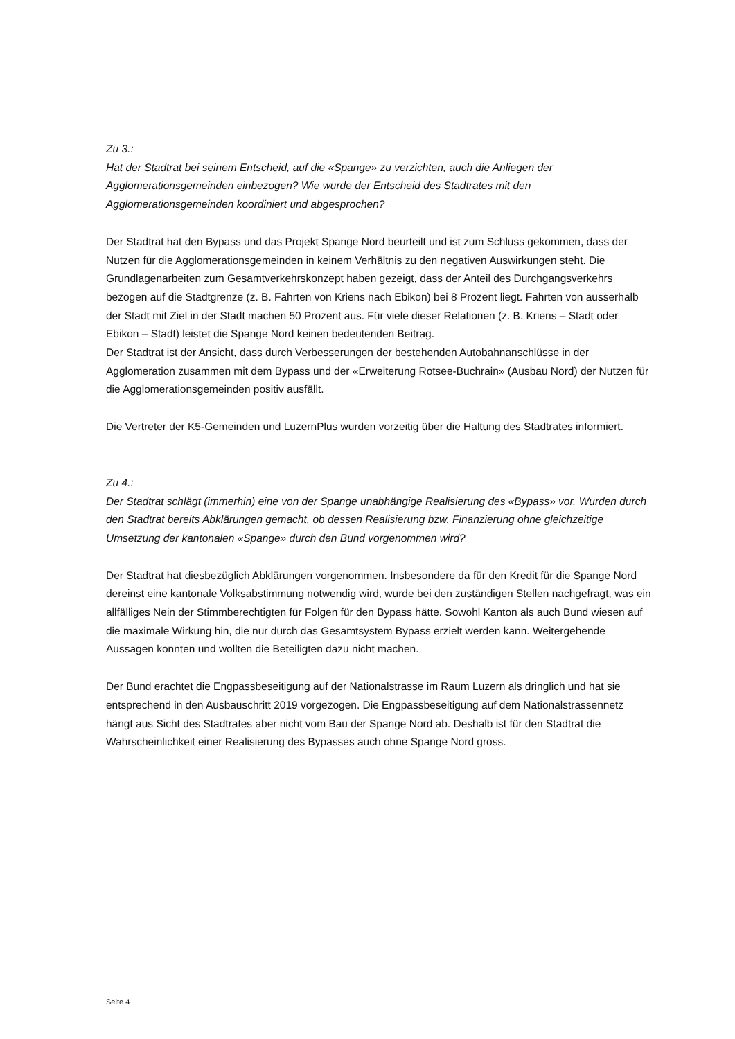Zu 3.:
Hat der Stadtrat bei seinem Entscheid, auf die «Spange» zu verzichten, auch die Anliegen der Agglomerationsgemeinden einbezogen? Wie wurde der Entscheid des Stadtrates mit den Agglomerationsgemeinden koordiniert und abgesprochen?
Der Stadtrat hat den Bypass und das Projekt Spange Nord beurteilt und ist zum Schluss gekommen, dass der Nutzen für die Agglomerationsgemeinden in keinem Verhältnis zu den negativen Auswirkungen steht. Die Grundlagenarbeiten zum Gesamtverkehrskonzept haben gezeigt, dass der Anteil des Durchgangsverkehrs bezogen auf die Stadtgrenze (z. B. Fahrten von Kriens nach Ebikon) bei 8 Prozent liegt. Fahrten von ausserhalb der Stadt mit Ziel in der Stadt machen 50 Prozent aus. Für viele dieser Relationen (z. B. Kriens – Stadt oder Ebikon – Stadt) leistet die Spange Nord keinen bedeutenden Beitrag.
Der Stadtrat ist der Ansicht, dass durch Verbesserungen der bestehenden Autobahnanschlüsse in der Agglomeration zusammen mit dem Bypass und der «Erweiterung Rotsee-Buchrain» (Ausbau Nord) der Nutzen für die Agglomerationsgemeinden positiv ausfällt.
Die Vertreter der K5-Gemeinden und LuzernPlus wurden vorzeitig über die Haltung des Stadtrates informiert.
Zu 4.:
Der Stadtrat schlägt (immerhin) eine von der Spange unabhängige Realisierung des «Bypass» vor. Wurden durch den Stadtrat bereits Abklärungen gemacht, ob dessen Realisierung bzw. Finanzierung ohne gleichzeitige Umsetzung der kantonalen «Spange» durch den Bund vorgenommen wird?
Der Stadtrat hat diesbezüglich Abklärungen vorgenommen. Insbesondere da für den Kredit für die Spange Nord dereinst eine kantonale Volksabstimmung notwendig wird, wurde bei den zuständigen Stellen nachgefragt, was ein allfälliges Nein der Stimmberechtigten für Folgen für den Bypass hätte. Sowohl Kanton als auch Bund wiesen auf die maximale Wirkung hin, die nur durch das Gesamtsystem Bypass erzielt werden kann. Weitergehende Aussagen konnten und wollten die Beteiligten dazu nicht machen.
Der Bund erachtet die Engpassbeseitigung auf der Nationalstrasse im Raum Luzern als dringlich und hat sie entsprechend in den Ausbauschritt 2019 vorgezogen. Die Engpassbeseitigung auf dem Nationalstrassennetz hängt aus Sicht des Stadtrates aber nicht vom Bau der Spange Nord ab. Deshalb ist für den Stadtrat die Wahrscheinlichkeit einer Realisierung des Bypasses auch ohne Spange Nord gross.
Seite 4